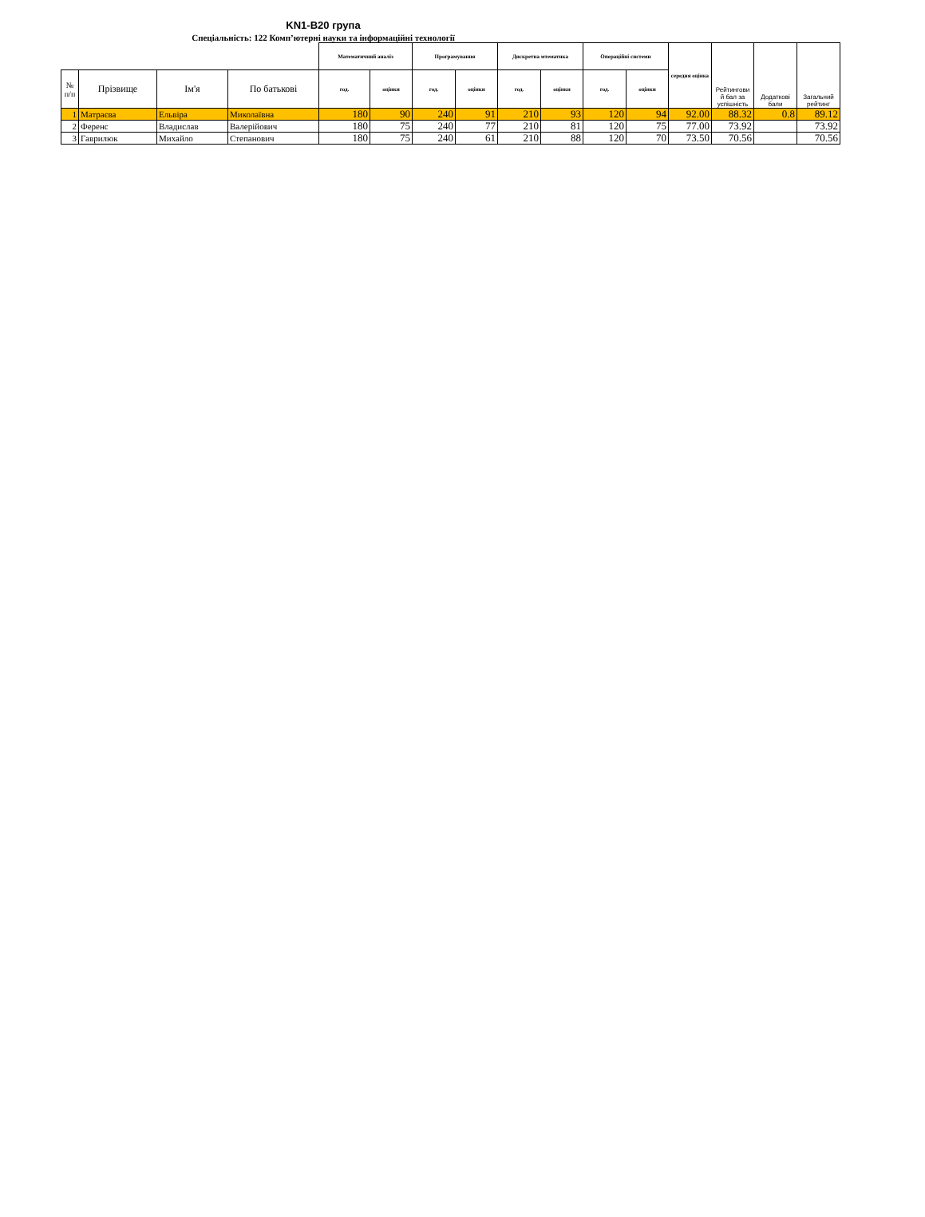KN1-B20 група
Спеціальність: 122 Комп’ютерні науки та інформаційні технології
| | | | | Математичний аналіз | | Програмування | | Дискретна мтематика | | Операційні системи | | середня оцінка | Рейтингови й бал за успішність | Додаткові бали | Загальний рейтинг |
| № п/п | Прізвище | Ім'я | По батькові | год. | оцінки | год. | оцінки | год. | оцінки | год. | оцінки | | | | |
| 1 | Матраєва | Ельвіра | Миколаївна | 180 | 90 | 240 | 91 | 210 | 93 | 120 | 94 | 92.00 | 88.32 | 0.8 | 89.12 |
| 2 | Ференс | Владислав | Валерійович | 180 | 75 | 240 | 77 | 210 | 81 | 120 | 75 | 77.00 | 73.92 | | 73.92 |
| 3 | Гаврилюк | Михайло | Степанович | 180 | 75 | 240 | 61 | 210 | 88 | 120 | 70 | 73.50 | 70.56 | | 70.56 |